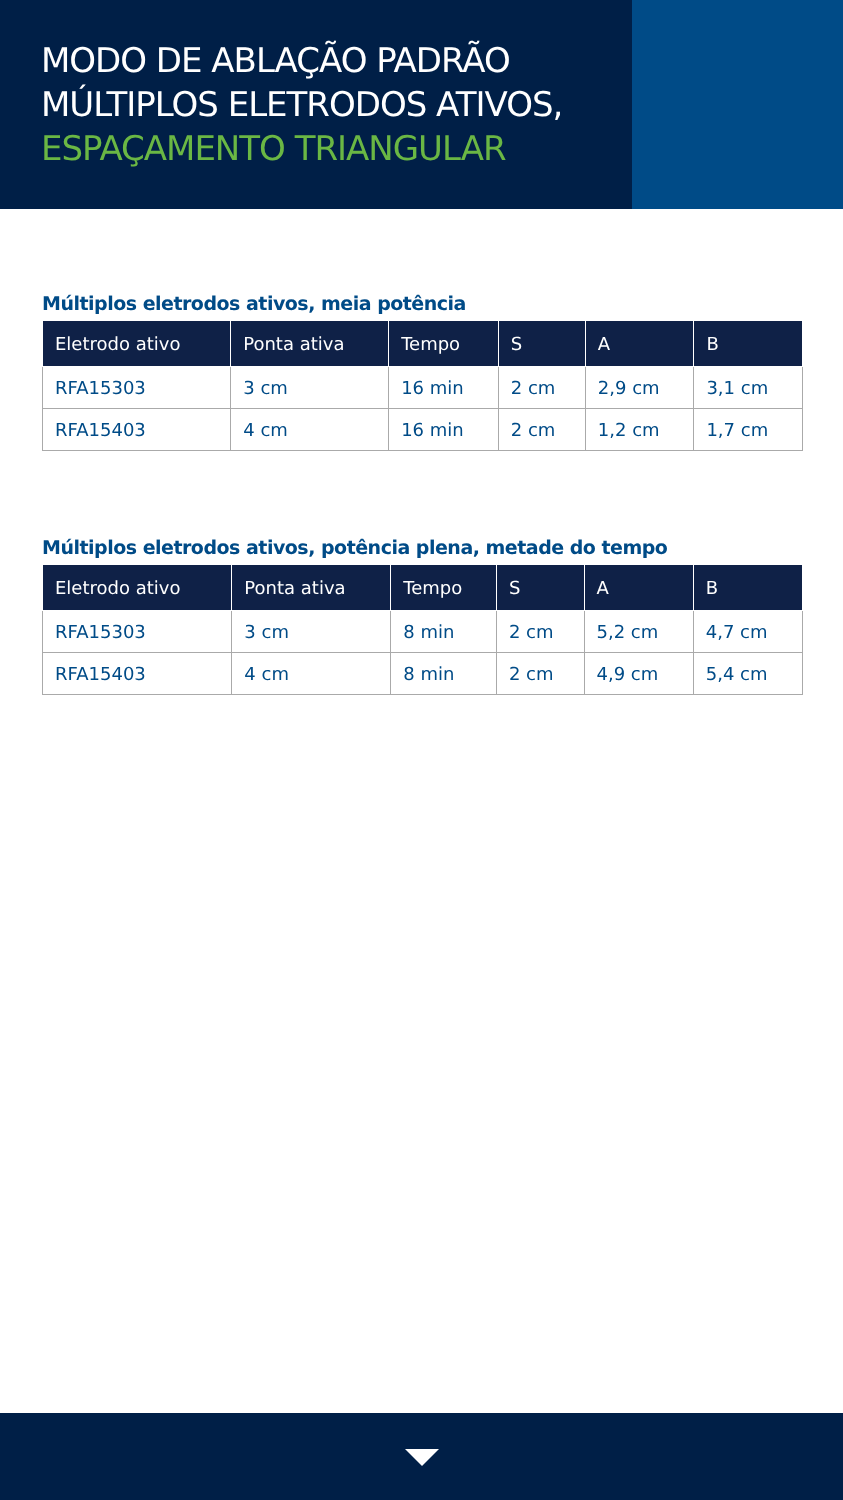MODO DE ABLAÇÃO PADRÃO
MÚLTIPLOS ELETRODOS ATIVOS,
ESPAÇAMENTO TRIANGULAR
Múltiplos eletrodos ativos, meia potência
| Eletrodo ativo | Ponta ativa | Tempo | S | A | B |
| --- | --- | --- | --- | --- | --- |
| RFA15303 | 3 cm | 16 min | 2 cm | 2,9 cm | 3,1 cm |
| RFA15403 | 4 cm | 16 min | 2 cm | 1,2 cm | 1,7 cm |
Múltiplos eletrodos ativos, potência plena, metade do tempo
| Eletrodo ativo | Ponta ativa | Tempo | S | A | B |
| --- | --- | --- | --- | --- | --- |
| RFA15303 | 3 cm | 8 min | 2 cm | 5,2 cm | 4,7 cm |
| RFA15403 | 4 cm | 8 min | 2 cm | 4,9 cm | 5,4 cm |